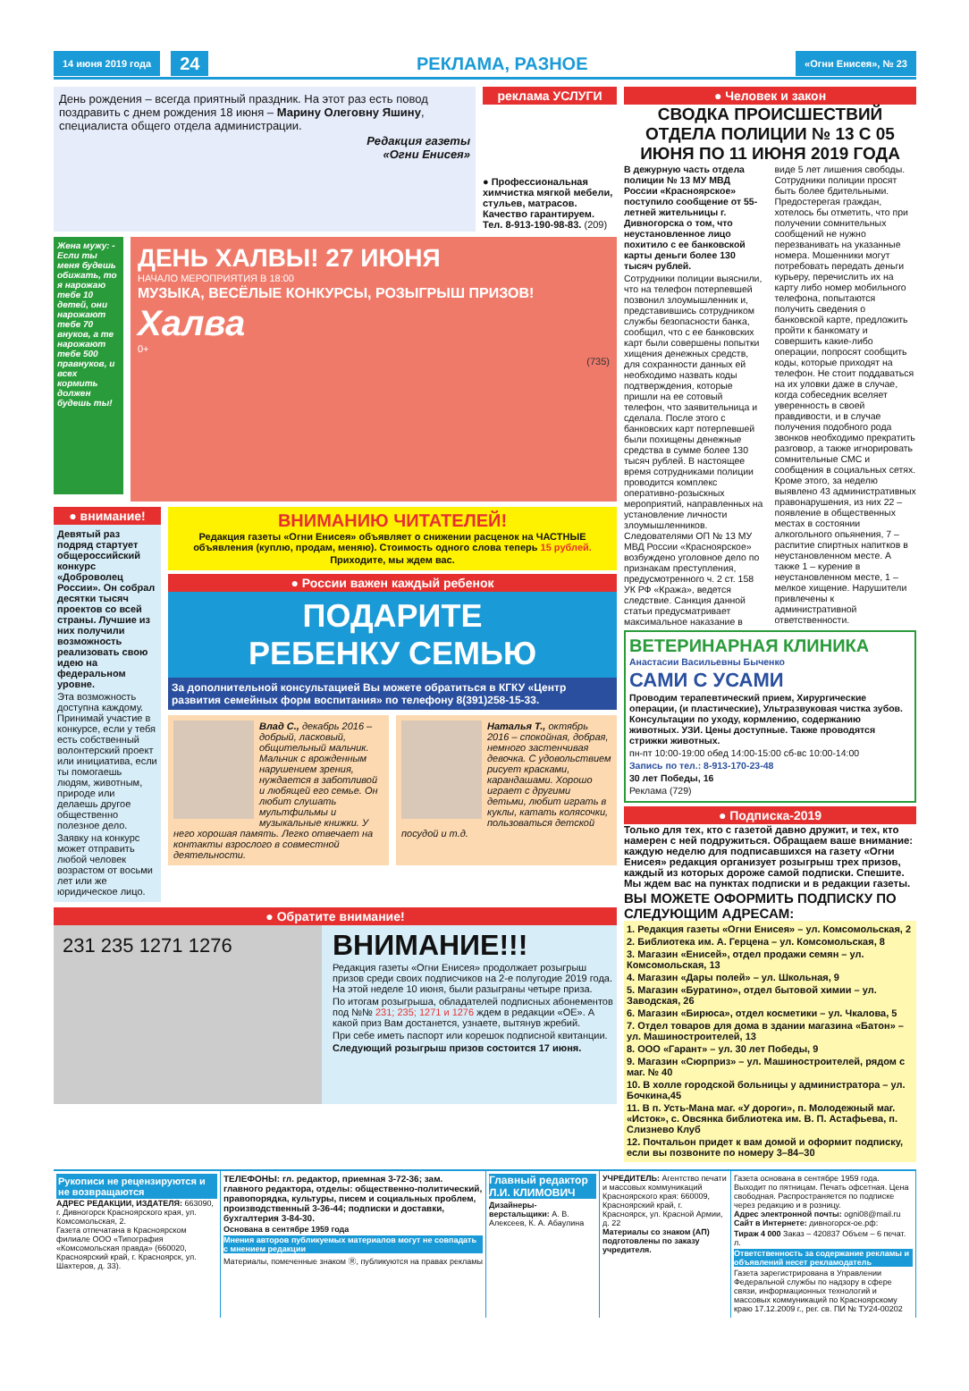14 июня 2019 года
24 РЕКЛАМА, РАЗНОЕ
«Огни Енисея», № 23
День рождения – всегда приятный праздник. На этот раз есть повод поздравить с днем рождения 18 июня – Марину Олеговну Яшину, специалиста общего отдела администрации.
Редакция газеты
«Огни Енисея»
реклама УСЛУГИ
● Профессиональная химчистка мягкой мебели, стульев, матрасов. Качество гарантируем. Тел. 8-913-190-98-83. (209)
Жена мужу: - Если ты меня будешь обижать, то я нарожаю тебе 10 детей, они нарожают тебе 70 внуков, а те нарожают тебе 500 правнуков, и всех кормить должен будешь ты!
ДЕНЬ ХАЛВЫ! 27 ИЮНЯ
НАЧАЛО МЕРОПРИЯТИЯ В 18:00
МУЗЫКА, ВЕСЁЛЫЕ КОНКУРСЫ, РОЗЫГРЫШ ПРИЗОВ!
Халва
0+
(735)
● внимание!
Девятый раз подряд стартует общероссийский конкурс «Доброволец России». Он собрал десятки тысяч проектов со всей страны. Лучшие из них получили возможность реализовать свою идею на федеральном уровне.
Эта возможность доступна каждому. Принимай участие в конкурсе, если у тебя есть собственный волонтерский проект или инициатива, если ты помогаешь людям, животным, природе или делаешь другое общественно полезное дело.
Заявку на конкурс может отправить любой человек возрастом от восьми лет или же юридическое лицо.
ВНИМАНИЮ ЧИТАТЕЛЕЙ!
Редакция газеты «Огни Енисея» объявляет о снижении расценок на ЧАСТНЫЕ объявления (куплю, продам, меняю). Стоимость одного слова теперь 15 рублей.
Приходите, мы ждем вас.
● России важен каждый ребенок
ПОДАРИТЕ
РЕБЕНКУ СЕМЬЮ
За дополнительной консультацией Вы можете обратиться в КГКУ «Центр развития семейных форм воспитания» по телефону 8(391)258-15-33.
Влад С., декабрь 2016 – добрый, ласковый, общительный мальчик. Мальчик с врожденным нарушением зрения, нуждается в заботливой и любящей его семье. Он любит слушать мультфильмы и музыкальные книжки. У него хорошая память. Легко отвечает на контакты взрослого в совместной деятельности.
Наталья Т., октябрь 2016 – спокойная, добрая, немного застенчивая девочка. С удовольствием рисует красками, карандашами. Хорошо играет с другими детьми, любит играть в куклы, катать колясочки, пользоваться детской посудой и т.д.
● Обратите внимание!
231 235 1271 1276
ВНИМАНИЕ!!!
Редакция газеты «Огни Енисея» продолжает розыгрыш призов среди своих подписчиков на 2-е полугодие 2019 года. На этой неделе 10 июня, были разыграны четыре приза.
По итогам розыгрыша, обладателей подписных абонементов под №№ 231; 235; 1271 и 1276 ждем в редакции «ОЕ». А какой приз Вам достанется, узнаете, вытянув жребий.
При себе иметь паспорт или корешок подписной квитанции.
Следующий розыгрыш призов состоится 17 июня.
● Человек и закон
СВОДКА ПРОИСШЕСТВИЙ ОТДЕЛА ПОЛИЦИИ № 13 С 05 ИЮНЯ ПО 11 ИЮНЯ 2019 ГОДА
В дежурную часть отдела полиции № 13 МУ МВД России «Красноярское» поступило сообщение от 55-летней жительницы г. Дивногорска о том, что неустановленное лицо похитило с ее банковской карты деньги более 130 тысяч рублей.
Сотрудники полиции выяснили, что на телефон потерпевшей позвонил злоумышленник и, представившись сотрудником службы безопасности банка, сообщил, что с ее банковских карт были совершены попытки хищения денежных средств, для сохранности данных ей необходимо назвать коды подтверждения, которые пришли на ее сотовый телефон, что заявительница и сделала. После этого с банковских карт потерпевшей были похищены денежные средства в сумме более 130 тысяч рублей. В настоящее время сотрудниками полиции проводится комплекс оперативно-розыскных мероприятий, направленных на установление личности злоумышленников. Следователями ОП № 13 МУ МВД России «Красноярское» возбуждено уголовное дело по признакам преступления, предусмотренного ч. 2 ст. 158 УК РФ «Кража», ведется следствие. Санкция данной статьи предусматривает максимальное наказание в виде 5 лет лишения свободы. Сотрудники полиции просят быть более бдительными. Предостерегая граждан, хотелось бы отметить, что при получении сомнительных сообщений не нужно перезванивать на указанные номера. Мошенники могут потребовать передать деньги курьеру, перечислить их на карту либо номер мобильного телефона, попытаются получить сведения о банковской карте, предложить пройти к банкомату и совершить какие-либо операции, попросят сообщить коды, которые приходят на телефон. Не стоит поддаваться на их уловки даже в случае, когда собеседник вселяет уверенность в своей правдивости, и в случае получения подобного рода звонков необходимо прекратить разговор, а также игнорировать сомнительные СМС и сообщения в социальных сетях. Кроме этого, за неделю выявлено 43 административных правонарушения, из них 22 – появление в общественных местах в состоянии алкогольного опьянения, 7 – распитие спиртных напитков в неустановленном месте. А также 1 – курение в неустановленном месте, 1 – мелкое хищение. Нарушители привлечены к административной ответственности.
ВЕТЕРИНАРНАЯ КЛИНИКА
Анастасии Васильевны Быченко
САМИ С УСАМИ
Проводим терапевтический прием, Хирургические операции, (и пластические), Ультразвуковая чистка зубов. Консультации по уходу, кормлению, содержанию животных. УЗИ. Цены доступные. Также проводятся стрижки животных.
пн-пт 10:00-19:00 обед 14:00-15:00 сб-вс 10:00-14:00
Запись по тел.: 8-913-170-23-48
30 лет Победы, 16
Реклама (729)
● Подписка-2019
Только для тех, кто с газетой давно дружит, и тех, кто намерен с ней подружиться. Обращаем ваше внимание: каждую неделю для подписавшихся на газету «Огни Енисея» редакция организует розыгрыш трех призов, каждый из которых дороже самой подписки. Спешите. Мы ждем вас на пунктах подписки и в редакции газеты.
ВЫ МОЖЕТЕ ОФОРМИТЬ ПОДПИСКУ ПО СЛЕДУЮЩИМ АДРЕСАМ:
1. Редакция газеты «Огни Енисея» – ул. Комсомольская, 2
2. Библиотека им. А. Герцена – ул. Комсомольская, 8
3. Магазин «Енисей», отдел продажи семян – ул. Комсомольская, 13
4. Магазин «Дары полей» – ул. Школьная, 9
5. Магазин «Буратино», отдел бытовой химии – ул. Заводская, 26
6. Магазин «Бирюса», отдел косметики – ул. Чкалова, 5
7. Отдел товаров для дома в здании магазина «Батон» – ул. Машиностроителей, 13
8. ООО «Гарант» – ул. 30 лет Победы, 9
9. Магазин «Сюрприз» – ул. Машиностроителей, рядом с маг. № 40
10. В холле городской больницы у администратора – ул. Бочкина,45
11. В п. Усть-Мана маг. «У дороги», п. Молодежный маг. «Исток», с. Овсянка библиотека им. В. П. Астафьева, п. Слизнево Клуб
12. Почтальон придет к вам домой и оформит подписку, если вы позвоните по номеру 3–84–30
Рукописи не рецензируются и не возвращаются
АДРЕС РЕДАКЦИИ, ИЗДАТЕЛЯ: 663090, г. Дивногорск Красноярского края, ул. Комсомольская, 2.
Газета отпечатана в Красноярском филиале ООО «Типография «Комсомольская правда» (660020, Красноярский край, г. Красноярск, ул. Шахтеров, д. 33).
ТЕЛЕФОНЫ: гл. редактор, приемная 3-72-36; зам. главного редактора, отделы: общественно-политический, правопорядка, культуры, писем и социальных проблем, производственный 3-36-44; подписки и доставки, бухгалтерия 3-84-30.
Основана в сентябре 1959 года
Мнения авторов публикуемых материалов могут не совпадать с мнением редакции
Материалы, помеченные знаком Ⓡ, публикуются на правах рекламы
Главный редактор Л.И. КЛИМОВИЧ
Дизайнеры-верстальщики: А. В. Алексеев, К. А. Абаулина
УЧРЕДИТЕЛЬ: Агентство печати и массовых коммуникаций Красноярского края: 660009, Красноярский край, г. Красноярск, ул. Красной Армии, д. 22
Материалы со знаком (АП) подготовлены по заказу учредителя.
Газета основана в сентябре 1959 года. Выходит по пятницам. Печать офсетная. Цена свободная. Распространяется по подписке через редакцию и в розницу.
Адрес электронной почты: ogni08@mail.ru Сайт в Интернете: дивногорск-ое.рф:
Тираж 4 000 Заказ – 420837 Объем – 6 печат. л.
Ответственность за содержание рекламы и объявлений несет рекламодатель
Газета зарегистрирована в Управлении Федеральной службы по надзору в сфере связи, информационных технологий и массовых коммуникаций по Красноярскому краю 17.12.2009 г., рег. св. ПИ № ТУ24-00202